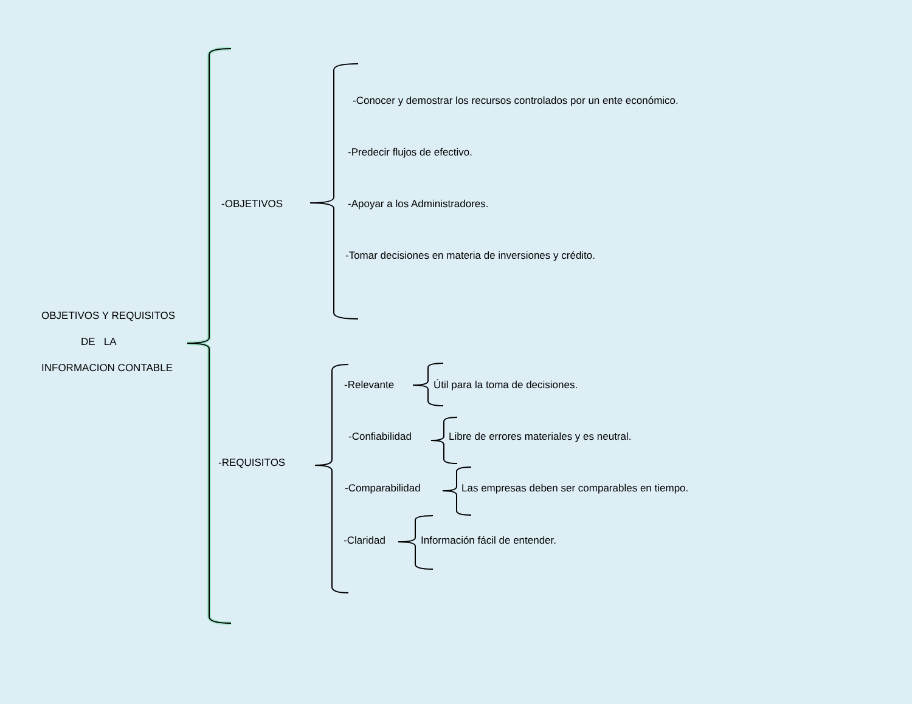OBJETIVOS Y REQUISITOS
DE LA
INFORMACION CONTABLE
-OBJETIVOS
-Conocer y demostrar los recursos controlados por un ente económico.
-Predecir flujos de efectivo.
-Apoyar a los Administradores.
-Tomar decisiones en materia de inversiones y crédito.
-REQUISITOS
-Relevante Útil para la toma de decisiones.
-Confiabilidad Libre de errores materiales y es neutral.
-Comparabilidad Las empresas deben ser comparables en tiempo.
-Claridad Información fácil de entender.